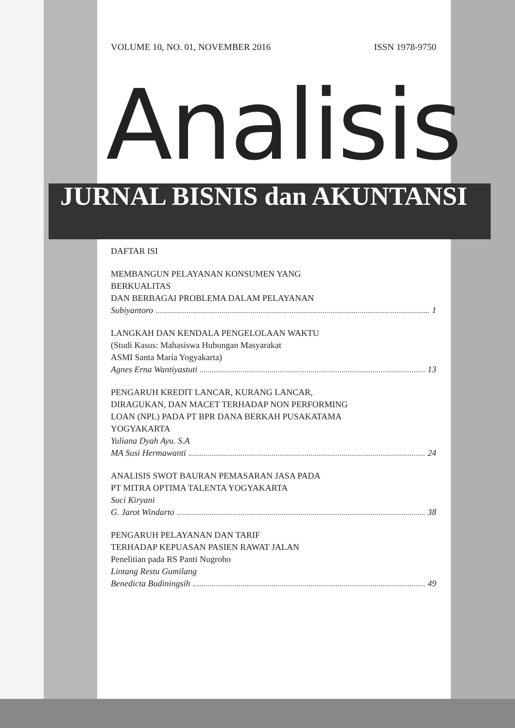VOLUME 10, NO. 01, NOVEMBER 2016 ISSN 1978-9750
Analisis
JURNAL BISNIS dan AKUNTANSI
DAFTAR ISI
MEMBANGUN PELAYANAN KONSUMEN YANG
BERKUALITAS
DAN BERBAGAI PROBLEMA DALAM PELAYANAN
Subiyantoro 1
LANGKAH DAN KENDALA PENGELOLAAN WAKTU
(Studi Kasus: Mahasiswa Hubungan Masyarakat
ASMI Santa Maria Yogyakarta)
Agnes Erna Wantiyastuti 13
PENGARUH KREDIT LANCAR, KURANG LANCAR,
DIRAGUKAN, DAN MACET TERHADAP NON PERFORMING
LOAN (NPL) PADA PT BPR DANA BERKAH PUSAKATAMA
YOGYAKARTA
Yuliana Dyah Ayu. S.A
MA Susi Hermawanti 24
ANALISIS SWOT BAURAN PEMASARAN JASA PADA
PT MITRA OPTIMA TALENTA YOGYAKARTA
Suci Kiryani
G. Jarot Windarto 38
PENGARUH PELAYANAN DAN TARIF
TERHADAP KEPUASAN PASIEN RAWAT JALAN
Penelitian pada RS Panti Nugroho
Lintang Restu Gumilang
Benedicta Budiningsih 49